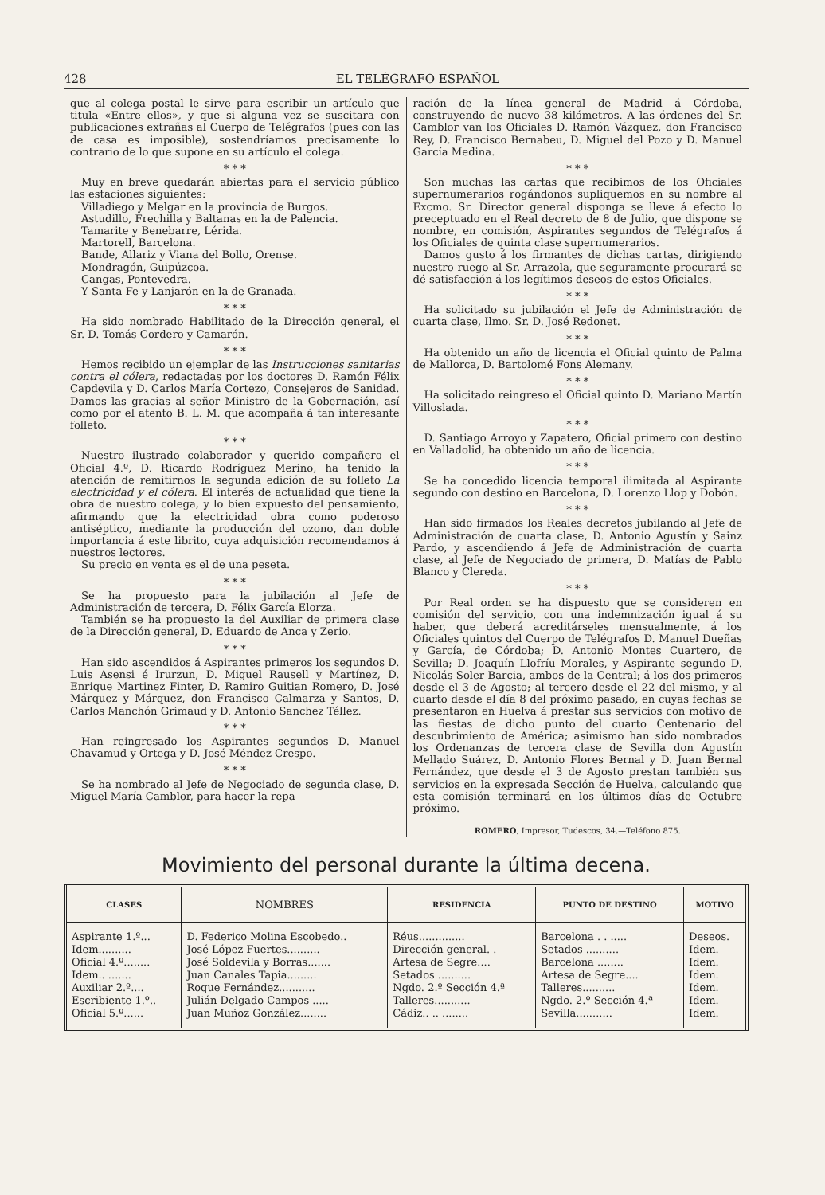428 EL TELÉGRAFO ESPAÑOL
que al colega postal le sirve para escribir un artículo que titula «Entre ellos», y que si alguna vez se suscitara con publicaciones extrañas al Cuerpo de Telégrafos (pues con las de casa es imposible), sostendríamos precisamente lo contrario de lo que supone en su artículo el colega.
* * *
Muy en breve quedarán abiertas para el servicio público las estaciones siguientes:
Villadiego y Melgar en la provincia de Burgos.
Astudillo, Frechilla y Baltanas en la de Palencia.
Tamarite y Benebarre, Lérida.
Martorell, Barcelona.
Bande, Allariz y Viana del Bollo, Orense.
Mondragón, Guipúzcoa.
Cangas, Pontevedra.
Y Santa Fe y Lanjarón en la de Granada.
* * *
Ha sido nombrado Habilitado de la Dirección general, el Sr. D. Tomás Cordero y Camarón.
* * *
Hemos recibido un ejemplar de las Instrucciones sanitarias contra el cólera, redactadas por los doctores D. Ramón Félix Capdevila y D. Carlos María Cortezo, Consejeros de Sanidad. Damos las gracias al señor Ministro de la Gobernación, así como por el atento B. L. M. que acompaña á tan interesante folleto.
* * *
Nuestro ilustrado colaborador y querido compañero el Oficial 4.º, D. Ricardo Rodríguez Merino, ha tenido la atención de remitirnos la segunda edición de su folleto La electricidad y el cólera. El interés de actualidad que tiene la obra de nuestro colega, y lo bien expuesto del pensamiento, afirmando que la electricidad obra como poderoso antiséptico, mediante la producción del ozono, dan doble importancia á este librito, cuya adquisición recomendamos á nuestros lectores.
Su precio en venta es el de una peseta.
* * *
Se ha propuesto para la jubilación al Jefe de Administración de tercera, D. Félix García Elorza.
También se ha propuesto la del Auxiliar de primera clase de la Dirección general, D. Eduardo de Anca y Zerio.
* * *
Han sido ascendidos á Aspirantes primeros los segundos D. Luis Asensi é Irurzun, D. Miguel Rausell y Martínez, D. Enrique Martinez Finter, D. Ramiro Guitian Romero, D. José Márquez y Márquez, don Francisco Calmarza y Santos, D. Carlos Manchón Grimaud y D. Antonio Sanchez Téllez.
* * *
Han reingresado los Aspirantes segundos D. Manuel Chavamud y Ortega y D. José Méndez Crespo.
* * *
Se ha nombrado al Jefe de Negociado de segunda clase, D. Miguel María Camblor, para hacer la repa-
ración de la línea general de Madrid á Córdoba, construyendo de nuevo 38 kilómetros. A las órdenes del Sr. Camblor van los Oficiales D. Ramón Vázquez, don Francisco Rey, D. Francisco Bernabeu, D. Miguel del Pozo y D. Manuel García Medina.
* * *
Son muchas las cartas que recibimos de los Oficiales supernumerarios rogándonos supliquemos en su nombre al Excmo. Sr. Director general disponga se lleve á efecto lo preceptuado en el Real decreto de 8 de Julio, que dispone se nombre, en comisión, Aspirantes segundos de Telégrafos á los Oficiales de quinta clase supernumerarios.
Damos gusto á los firmantes de dichas cartas, dirigiendo nuestro ruego al Sr. Arrazola, que seguramente procurará se dé satisfacción á los legítimos deseos de estos Oficiales.
* * *
Ha solicitado su jubilación el Jefe de Administración de cuarta clase, Ilmo. Sr. D. José Redonet.
* * *
Ha obtenido un año de licencia el Oficial quinto de Palma de Mallorca, D. Bartolomé Fons Alemany.
* * *
Ha solicitado reingreso el Oficial quinto D. Mariano Martín Villoslada.
* * *
D. Santiago Arroyo y Zapatero, Oficial primero con destino en Valladolid, ha obtenido un año de licencia.
* * *
Se ha concedido licencia temporal ilimitada al Aspirante segundo con destino en Barcelona, D. Lorenzo Llop y Dobón.
* * *
Han sido firmados los Reales decretos jubilando al Jefe de Administración de cuarta clase, D. Antonio Agustín y Sainz Pardo, y ascendiendo á Jefe de Administración de cuarta clase, al Jefe de Negociado de primera, D. Matías de Pablo Blanco y Clereda.
* * *
Por Real orden se ha dispuesto que se consideren en comisión del servicio, con una indemnización igual á su haber, que deberá acreditárseles mensualmente, á los Oficiales quintos del Cuerpo de Telégrafos D. Manuel Dueñas y García, de Córdoba; D. Antonio Montes Cuartero, de Sevilla; D. Joaquín Llofríu Morales, y Aspirante segundo D. Nicolás Soler Barcia, ambos de la Central; á los dos primeros desde el 3 de Agosto; al tercero desde el 22 del mismo, y al cuarto desde el día 8 del próximo pasado, en cuyas fechas se presentaron en Huelva á prestar sus servicios con motivo de las fiestas de dicho punto del cuarto Centenario del descubrimiento de América; asimismo han sido nombrados los Ordenanzas de tercera clase de Sevilla don Agustín Mellado Suárez, D. Antonio Flores Bernal y D. Juan Bernal Fernández, que desde el 3 de Agosto prestan también sus servicios en la expresada Sección de Huelva, calculando que esta comisión terminará en los últimos días de Octubre próximo.
ROMERO, Impresor, Tudescos, 34.—Teléfono 875.
Movimiento del personal durante la última decena.
| CLASES | NOMBRES | RESIDENCIA | PUNTO DE DESTINO | MOTIVO |
| --- | --- | --- | --- | --- |
| Aspirante 1.º... Idem.......... Oficial 4.º........ Idem.. ....... Auxiliar 2.º.... Escribiente 1.º.. Oficial 5.º...... | D. Federico Molina Escobedo.. José López Fuertes.......... José Soldevila y Borras....... Juan Canales Tapia......... Roque Fernández........... Julián Delgado Campos ..... Juan Muñoz González........ | Réus.............. Dirección general. . Artesa de Segre.... Setados .......... Ngdo. 2.º Sección 4.ª Talleres........... Cádiz.. .. ........ | Barcelona . . ..... Setados .......... Barcelona ........ Artesa de Segre.... Talleres.......... Ngdo. 2.º Sección 4.ª Sevilla........... | Deseos. Idem. Idem. Idem. Idem. Idem. Idem. |